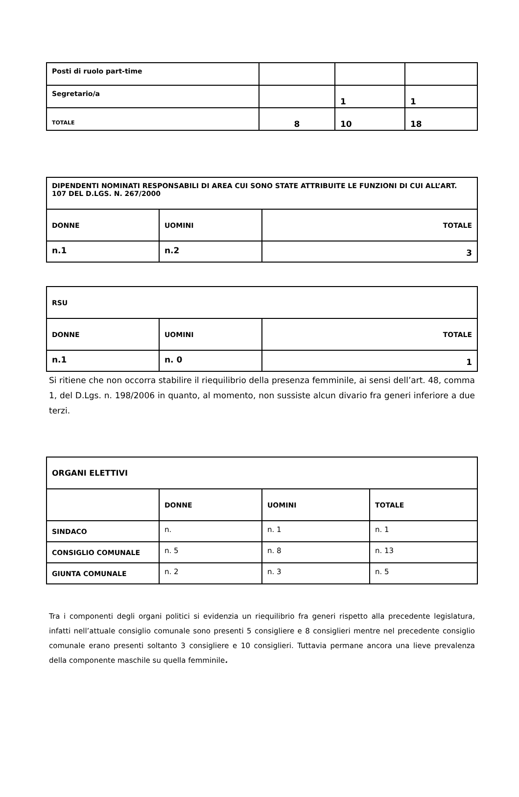| Posti di ruolo part-time | | | |
| Segretario/a | | 1 | 1 |
| TOTALE | 8 | 10 | 18 |
| DIPENDENTI NOMINATI RESPONSABILI DI AREA CUI SONO STATE ATTRIBUITE LE FUNZIONI DI CUI ALL’ART. 107 DEL D.LGS. N. 267/2000 | | |
| DONNE | UOMINI | TOTALE |
| n.1 | n.2 | 3 |
| RSU | | |
| DONNE | UOMINI | TOTALE |
| n.1 | n. 0 | 1 |
Si ritiene che non occorra stabilire il riequilibrio della presenza femminile, ai sensi dell’art. 48, comma 1, del D.Lgs. n. 198/2006 in quanto, al momento, non sussiste alcun divario fra generi inferiore a due terzi.
| ORGANI ELETTIVI | | | |
| | DONNE | UOMINI | TOTALE |
| SINDACO | n. | n. 1 | n. 1 |
| CONSIGLIO COMUNALE | n. 5 | n. 8 | n. 13 |
| GIUNTA COMUNALE | n. 2 | n. 3 | n. 5 |
Tra i componenti degli organi politici si evidenzia un riequilibrio fra generi rispetto alla precedente legislatura, infatti nell’attuale consiglio comunale sono presenti 5 consigliere e 8 consiglieri mentre nel precedente consiglio comunale erano presenti soltanto 3 consigliere e 10 consiglieri. Tuttavia permane ancora una lieve prevalenza della componente maschile su quella femminile.